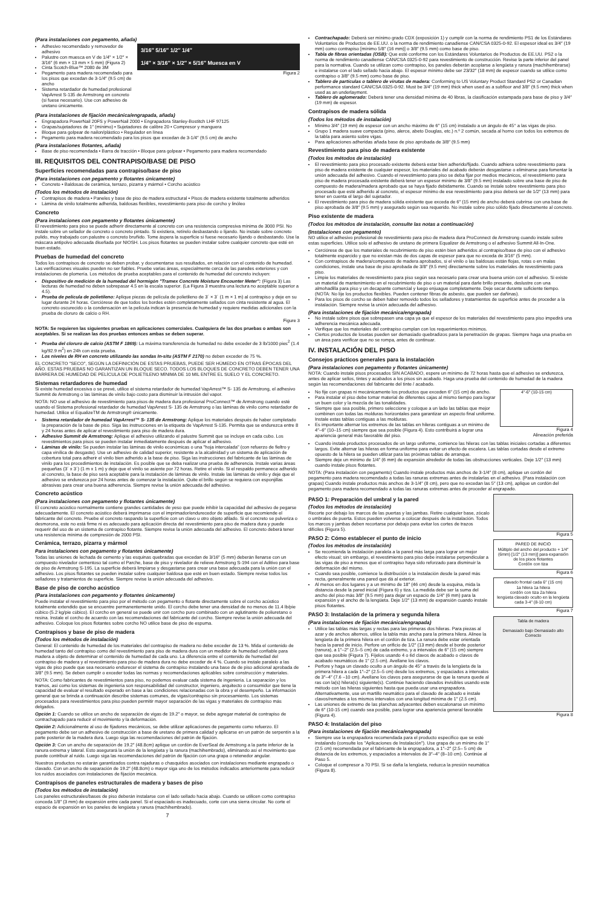(Para instalaciones con pegamento, añada)
Adhesivo recomendado y removedor de adhesivo
Palustre con muesca en V de 1/4″ × 1/2″ × 3/16″ (6 mm × 13 mm × 5 mm) (Figura 2)
Cinta Scotch-Blue™ 2080 de 3M
Pegamento para madera recomendado para los pisos que excedan de 3-1/4″ (9.5 cm) de ancho
Sistema retardador de humedad profesional VapArrest S-135 de Armstrong en concreto (si fuese necesario). Use con adhesivo de uretano únicamente.
3/16″ 5/16″ 1/2″ 1/4″
1/4″ × 3/16″ × 1/2″ × 5/16″ Muesca en V
Figura 2
(Para instalaciones de fijación mecánica/engrapada, añada)
Engrapadora PowerNail 20FS y PowerNail 2000 • Engrapadora Stanley-Bostitch LHF 97125
Grapas/sujetadores de 1″ (mínimo) • Sujetadores de calibre 20 • Compresor y manguera
Bloque para golpear de nailon/plástico • Regulador en línea
Pegamento para madera recomendado para los pisos que excedan de 3-1/4″ (9.5 cm) de ancho
(Para instalaciones flotantes, añada)
Base de piso recomendada • Barra de tracción • Bloque para golpear • Pegamento para madera recomendado
III. REQUISITOS DEL CONTRAPISO/BASE DE PISO
Superficies recomendadas para contrapiso/base de piso
(Para instalaciones con pegamento y flotantes únicamente)
Concreto • Baldosas de cerámica, terrazo, pizarra y mármol • Corcho acústico
(Todos los métodos de instalación)
Contrapisos de madera • Paneles y base de piso de madera estructural • Pisos de madera existente totalmente adheridos
Lámina de vinilo totalmente adherida, baldosas flexibles, revestimiento para piso de corcho y linóleo
Concreto
(Para instalaciones con pegamento y flotantes únicamente)
El revestimiento para piso se puede adherir directamente al concreto con una resistencia compresiva mínima de 3000 PSI. No instale sobre un sellador de concreto o concreto pintado. Si existiera, retírelo desbastando o lijando. No instale sobre concreto pulido, muy trabajado con palustre o concreto bruñido. Tome áspera la superficie si fuese necesario lijando o desbastando. Use la máscara antipolvo adecuada diseñada por NIOSH. Los pisos flotantes se pueden instalar sobre cualquier concreto que esté en buen estado.
Pruebas de humedad del concreto
Todos los contrapisos de concreto se deben probar, y documentarse sus resultados, en relación con el contenido de humedad. Las verificaciones visuales pueden no ser fiables. Pruebe varias áreas, especialmente cerca de las paredes exteriores y con instalaciones de plomería. Los métodos de prueba aceptables para el contenido de humedad del concreto incluyen:
Dispositivo de medición de la humedad del hormigón "Tramex Concrete Moisture Encounter Meter": (Figura 3) Las lecturas de humedad no deben sobrepasar 4.5 en la escala superior. (La Figura 3 muestra una lectura no aceptable superior a 4.5).
Prueba de película de polietileno: Aplique piezas de película de polietileno de 3´ × 3´ (1 m × 1 m) al contrapiso y deje en su lugar durante 24 horas. Cerciórese de que todos los bordes estén completamente sellados con cinta resistente al agua. El concreto oscurecido o la condensación en la película indican la presencia de humedad y requiere medidas adicionales con la prueba de cloruro de calcio o RH.
Figure 3
NOTA: Se requieren las siguientes pruebas en aplicaciones comerciales. Cualquiera de las dos pruebas o ambas son aceptables. Si se realizan las dos pruebas entonces ambas se deben superar.
Prueba del cloruro de calcio (ASTM F 1869): La máxima transferencia de humedad no debe exceder de 3 lb/1000 pies<sup>2</sup> (1.4 kg/92.9 m<sup>2</sup>) en 24h con esta prueba.
Los niveles de RH en concreto utilizando las sondas In-situ (ASTM F 2170) no deben exceder de 75 %.
EL CONCRETO "SECO", SEGÚN LA DEFINICIÓN DE ESTAS PRUEBAS, PUEDE SER HÚMEDO EN OTRAS ÉPOCAS DEL AÑO. ESTAS PRUEBAS NO GARANTIZAN UN BLOQUE SECO. TODOS LOS BLOQUES DE CONCRETO DEBEN TENER UNA BARRERA DE HUMEDAD DE PELÍCULA DE POLIETILENO MÍNIMA DE 10 MIL ENTRE EL SUELO Y EL CONCRETO.
Sistemas retardadores de humedad
Si existe humedad excesiva o se prevé, utilice el sistema retardador de humedad VapArrest™ S- 135 de Armstrong, el adhesivo Summit de Armstrong o las láminas de vinilo bajo costo para disminuir la intrusión del vapor.
NOTA: NO use el adhesivo de revestimiento para pisos de madera dura profesional ProConnect™ de Armstrong cuando esté usando el Sistema profesional retardador de humedad VapArrest S- 135 de Armstrong o las láminas de vinilo como retardador de humedad. Utilice el EqualizeTM de Armstrong® únicamente.
Sistema retardador de humedad VapArrest™ S- 135 de Armstrong: Aplique los materiales después de haber completado la preparación de la base de piso. Siga las instrucciones en la etiqueta de VapArrest S-135. Permita que se endurezca entre 8 y 24 horas antes de aplicar el revestimiento para piso de madera dura.
Adhesivo Summit de Armstrong: Aplique el adhesivo utilizando el palustre Summit que se incluye en cada cubo. Los revestimientos para pisos se pueden instalar inmediatamente después de aplicar el adhesivo.
Láminas de vinilo: Se pueden instalar las láminas de vinilo económicas o una "hoja intercalada" (con refuerzo de fieltro y capa vinílica de desgaste). Use un adhesivo de calidad superior, resistente a la alcalinidad y un sistema de aplicación de cobertura total para adherir el vinilo bien adherido a la base de piso. Siga las instrucciones del fabricante de las láminas de vinilo para los procedimientos de instalación. Es posible que se deba realizar una prueba de adherencia. Instale varias áreas pequeñas (3´ x 3´) (1 m x 1 m) y deje que el vinilo se asiente por 72 horas. Retire el vinilo. Si el respaldo permanece adherido al concreto, la base de piso será aceptable para la instalación de láminas de vinilo. Instale las láminas de vinilo y deje que el adhesivo se endurezca por 24 horas antes de comenzar la instalación. Quite el brillo según se requiera con esponjillas abrasivas para crear una buena adherencia. Siempre revise la unión adecuada del adhesivo.
Concreto acústico
(Para instalaciones con pegamento y flotantes únicamente)
El concreto acústico normalmente contiene grandes cantidades de yeso que puede inhibir la capacidad del adhesivo de pegarse adecuadamente. El concreto acústico deberá imprimarse con el imprimador/endurecedor de superficie que recomiende el fabricante del concreto. Pruebe el concreto raspando la superficie con un clavo u otro objeto afilado. Si el concreto se pulveriza o desmorona, este no está firme ni es adecuado para aplicación directa del revestimiento para piso de madera dura y puede requerir del uso de un sistema de contrapiso flotante. Siempre revise la unión adecuada del adhesivo. El concreto deberá tener una resistencia mínima de compresión de 2000 PSI.
Cerámica, terrazo, pizarra y mármol
Para instalaciones con pegamento y flotantes únicamente)
Todas las uniones de lechada de cemento y las esquinas quebradas que excedan de 3/16″ (5 mm) deberán llenarse con un compuesto nivelador cementoso tal como el Parche, base de piso y nivelador de relieve Armstrong S-194 con el Aditivo para base de piso de Armstrong S-195. La superficie deberá limpiarse y desgastarse para crear una base adecuada para la unión con el adhesivo. Los pisos flotantes se pueden instalar sobre cualquier baldosa que esté en buen estado. Siempre revise todos los selladores y tratamientos de superficie. Siempre revise la unión adecuada del adhesivo.
Base de piso de corcho acústico
(Para instalaciones con pegamento y flotantes únicamente)
Puede instalar el revestimiento para piso por el método con pegamento o flotante directamente sobre el corcho acústico totalmente extendido que se encuentre permanentemente unido. El corcho debe tener una densidad de no menos de 11.4 lb/pie cúbico (5.2 kg/pie cúbico). El corcho en general se puede unir con corcho puro combinado con un aglutinante de poliuretano o resina. Instale el corcho de acuerdo con las recomendaciones del fabricante del corcho. Siempre revise la unión adecuada del adhesivo. Coloque los pisos flotantes sobre corcho NO utilice base de piso de espuma.
Contrapisos y base de piso de madera
(Todos los métodos de instalación)
General: El contenido de humedad de los materiales del contrapiso de madera no debe exceder de 13 %. Mida el contenido de humedad tanto del contrapiso como del revestimiento para piso de madera dura con un medidor de humedad confiable para madera a objeto de determinar el contenido de humedad de cada uno. La diferencia entre el contenido de humedad del contrapiso de madera y el revestimiento para piso de madera dura no debe exceder de 4 %. Cuando se instale paralelo a las vigas de piso puede que sea necesario endurecer el sistema de contrapiso instalando una base de de piso adicional aprobada de 3/8″ (9.5 mm). Se deben cumplir o exceder todas las normas y recomendaciones aplicables sobre construcción y materiales.
NOTA: Como fabricantes de revestimientos para piso, no podemos evaluar cada sistema de ingeniería. La separación y los tramos, así como los sistemas de ingeniería son responsabilidad del constructor, ingeniero, arquitecto o consumidor que tiene la capacidad de evaluar el resultado esperado en base a las condiciones relacionadas con la obra y el desempeño. La información general que se brinda a continuación describe sistemas comunes, de vigas/contrapiso sin procesamiento. Los sistemas procesados para revestimientos para piso pueden permitir mayor separación de las vigas y materiales de contrapiso más delgados.
Opción 1: Cuando se utilice un ancho de separación de vigas de 19.2″ o mayor, se debe agregar material de contrapiso de contrachapado para reducir el movimiento y la deformación.
Opción 2: Adicionalmente al uso de fijadores mecánicos, se debe utilizar aplicaciones de pegamento como refuerzo. El pegamento debe ser un adhesivo de construcción a base de uretano de primera calidad y aplicarse en un patrón de serpentín a la parte posterior de la madera dura. Luego siga las recomendaciones del patrón de fijación.
Opción 3: Con un ancho de separación de 19.2″ (48.8cm) aplique un cordón de EverSeal de Armstrong a la parte inferior de la ranura extrema y lateral. Esto asegurará la unión de la lengüeta y la ranura (machihembrado), eliminando así el movimiento que puede contribuir al ruido. Luego siga las recomendaciones del patrón de fijación con una grapa o retenedor angular.
Nuestros productos no estarán garantizados contra rajaduras o chasquidos asociados con instalaciones mediante engrapado o clavado. Con un ancho de separación de 19.2″ (48.8cm) o mayor siga uno de los métodos indicados anteriormente para reducir los ruidos asociados con instalaciones de fijación mecánica.
Contrapisos de paneles estructurales de madera y bases de piso
(Todos los métodos de instalación)
Los paneles estructurales/bases de piso deberán instalarse con el lado sellado hacia abajo. Cuando se utilicen como contrapiso conceda 1/8″ (3 mm) de expansión entre cada panel. Si el espaciado es inadecuado, corte con una sierra circular. No corte el espacio de expansión en los paneles de lengüeta y ranura (machihembrado).
7
Contrachapado: Deberá ser mínimo grado CDX (exposición 1) y cumplir con la norma de rendimiento PS1 de los Estándares Voluntarios de Productos de EE.UU. o la norma de rendimiento canadiense CAN/CSA 0325-0-92. El espesor ideal es 3/4″ (19 mm) como contrapiso [mínimo 5/8″ (16 mm)] o 3/8″ (9.5 mm) como base de piso.
Tabla de fibras orientadas (OSB): Que esté conforme con los Estándares Voluntarios de Productos de EE.UU. PS2 o la norma de rendimiento canadiense CAN/CSA 0325-0-92 para revestimiento de construcción. Revise la parte inferior del panel para la normativa. Cuando se utilizan como contrapiso, los paneles deberán acoplarse a lengüeta y ranura (machihembrarse) e instalarse con el lado sellado hacia abajo. El espesor mínimo debe ser 23/32″ (18 mm) de espesor cuando se utilice como contrapiso o 3/8″ (9.5 mm) como base de piso.
Tablero de partículas o tablero de virutas de madera: Conforming to US Voluntary Product Standard PS2 or Canadian performance standard CAN/CSA 0325-0-92. Must be 3/4″ (19 mm) thick when used as a subfloor and 3/8″ (9.5 mm) thick when used as an underlayment.
Tablero de aglomerado: Deberá tener una densidad mínima de 40 libras, la clasificación estampada para base de piso y 3/4″ (19 mm) de espesor.
Contrapisos de madera sólida
(Todos los métodos de instalación)
Mínimo 3/4″ (19 mm) de espesor con un ancho máximo de 6″ (15 cm) instalado a un ángulo de 45° a las vigas de piso.
Grupo 1 madera suave compacta (pino, alerce, abeto Douglas, etc.) n.º 2 común, secada al horno con todos los extremos de la tabla para asiento sobre vigas.
Para aplicaciones adheridas añada base de piso aprobada de 3/8″ (9.5 mm)
Revestimiento para piso de madera existente
(Todos los métodos de instalación)
El revestimiento para piso procesado existente deberá estar bien adherido/fijado. Cuando adhiera sobre revestimiento para piso de madera existente de cualquier espesor, los materiales del acabado deberán desgastarse o eliminarse para fomentar la unión adecuada del adhesivo. Cuando el revestimiento para piso se deba fijar por medios mecánicos, el revestimiento para piso de madera procesada existente deberá tener un espesor mínimo de 3/8″ (9.5 mm) instalado sobre una base de piso de compuesto de madera/madera aprobado que se haya fijado debidamente. Cuando se instale sobre revestimiento para piso procesado que esté adherido al concreto, el espesor mínimo de ese revestimiento para piso deberá ser de 1/2″ (13 mm) para tener en cuenta el largo del sujetador.
El revestimiento para piso de madera sólida existente que exceda de 6″ (15 mm) de ancho deberá cubrirse con una base de piso aprobada de 3/8″ (9.5 mm) y asegurado según sea requerido. No instale sobre piso sólido fijado directamente al concreto.
Piso existente de madera
(Todos los métodos de instalación, consulte las notas a continuación)
(Instalaciones con pegamento)
NO utilice el adhesivo profesional de revestimiento para piso de madera dura ProConnect de Armstrong cuando instale sobre estas superficies. Utilice solo el adhesivo de uretano de primera Equalizer de Armstrong o el adhesivo Summit All-In-One.
Cerciórese de que los materiales de recubrimiento de piso estén bien adheridos al contrapiso/base de piso con el adhesivo totalmente esparcido y que no existan más de dos capas de espesor para que no exceda de 3/16″ (5 mm).
Con contrapisos de madera/compuesto de madera aprobados, si el vinilo o las baldosas están flojas, rotas o en malas condiciones, instale una base de piso aprobada de 3/8″ (9.5 mm) directamente sobre los materiales de revestimiento para piso.
Limpie los materiales de revestimiento para piso según sea necesario para crear una buena unión con el adhesivo. Si existe un material de mantenimiento en el recubrimiento de piso o un material para darle brillo presente, deslustre con una almohadilla para piso y un decapante comercial y luego enjuague completamente. Deje secar durante suficiente tiempo. (NOTA: No lije los productos flexibles. Pueden contener fibras de asbesto, que pueden ser dañinas).
Para los pisos de corcho se deben haber removido todos los selladores y tratamientos de superficie antes de proceder a la instalación. Siempre revise la unión adecuada del adhesivo.
(Para instalaciones de fijación mecánica/engrapada)
No instale sobre pisos que sobrepasen una capa ya que el espesor de los materiales del revestimiento para piso impedirá una adherencia mecánica adecuada.
Verifique que los materiales del contrapiso cumplan con los requerimientos mínimos.
Ciertos productos de losetas pueden ser demasiado quebradizos para la penetración de grapas. Siempre haga una prueba en un área para verificar que no se rompa, antes de continuar.
IV. INSTALACIÓN DEL PISO
Consejos prácticos generales para la instalación
(Para instalaciones con pegamento y flotantes únicamente)
NOTA: Cuando instale pisos procesados SIN ACABADO, espere un mínimo de 72 horas hasta que el adhesivo se endurezca, antes de aplicar sellos, tintes y acabados a los pisos sin acabado. Haga una prueba del contenido de humedad de la madera según las recomendaciones del fabricante del tinte / acabado.
No fije con grapas ni mecánicamente los productos que exceden 6″ (15 cm) de ancho.
Para instalar el piso debe tomar material de diferentes cajas al mismo tiempo para lograr un buen color y la mezcla de las tonalidades.
Siempre que sea posible, primero seleccione y coloque a un lado las tablas que mejor combinen con todas las molduras horizontales para garantizar un aspecto final uniforme. Instale estas tablas contiguas a las molduras.
Es importante alternar los extremos de las tablas en hileras contiguas a un mínimo de 4″–6″ (10–15 cm) siempre que sea posible (Figura 4). Esto contribuirá a lograr una apariencia general más favorable del piso.
4″-6″ (10-15 cm)
Figura 4
Alineación preferida
Cuando instale productos procesados de un largo uniforme, comience las hileras con las tablas iniciales cortadas a diferentes largos. Evite alternar las hileras en forma uniforme para evitar un efecto de escalera. Las tablas cortadas desde el extremo opuesto de la hilera se pueden utilizar para las próximas tablas de arranque.
Siempre deje un mínimo de 1/4″ (6 mm) de expansión alrededor de todas las obstrucciones verticales. Deje 1/2″ (13 mm) cuando instale pisos flotantes.
NOTA: (Para instalación con pegamento) Cuando instale productos más anchos de 3-1/4″ (8 cm), aplique un cordón del pegamento para madera recomendado a todas las ranuras extremas antes de instalarlas en el adhesivo. (Para instalación con grapas) Cuando instale productos más anchos de 3-1/4″ (8 cm), pero que no excedan las 5″ (13 cm), aplique un cordón del pegamento para madera recomendado a todas las ranuras extremas antes de proceder al engrapado.
PASO 1: Preparación del umbral y la pared
(Todos los métodos de instalación)
Recorte por debajo los marcos de las puertas y las jambas. Retire cualquier base, zócalo o umbrales de puerta. Estos pueden volverse a colocar después de la instalación. Todos los marcos y jambas deben recortarse por debajo para evitar los cortes de trazos difíciles (Figura 5).
PASO 2: Cómo establecer el punto de inicio
(Todos los métodos de instalación)
Se recomienda la instalación paralela a la pared más larga para lograr un mejor efecto visual; sin embargo, el revestimiento para piso debe instalarse perpendicular a las vigas de piso a menos que el contrapiso haya sido reforzado para disminuir la deformación del mismo.
Cuando sea posible, comience la distribución o la instalación desde la pared más recta, generalmente una pared que dá al exterior.
Al menos en dos lugares y a un mínimo de 18″ (46 cm) desde la esquina, mida la distancia desde la pared inicial (Figura 6) y tiza. La medida debe ser la suma del ancho del piso más 3/8″ (9.5 mm) para dejar un espacio de 1/4″ (6 mm) para la expansión y el ancho de la lengüeta. Deje 1/2″ (13 mm) de expansión cuando instale pisos flotantes.
PASO 3: Instalación de la primera y segunda hilera
(Para instalaciones de fijación mecánica/engrapada)
Utilice las tablas más largas y rectas para las primeras dos hileras. Para piezas al azar y de anchos alternos, utilice la tabla más ancha para la primera hilera. Alinee la lengüeta de la primera hilera en el cordón de tiza. La ranura debe estar orientada hacia la pared de inicio. Perfore un orificio de 1/2″ (13 mm) desde el borde posterior (ranura), a 1″–2″ (2.5–5 cm) de cada extremo, y a intervalos de 6″ (15 cm) siempre que sea posible (Figura 7). Fíjelos usando 4 o 6d clavos de acabado o clavos de acabado neumáticos de 1″ (2.5 cm). Avellane los clavos.
Perfore y haga un clavado oculto a un ángulo de 45° a través de la lengüeta de la primera hilera a cada 1″–2″ (2.5–5 cm) desde los extremos, y espaciados a intervalos de 3″–4″ (7.6 –10 cm). Avellane los clavos para asegurarse de que la ranura quede al ras con la(s) hilera(s) siguiente(s). Continúe haciendo clavados invisibles usando este método con las hileras siguientes hasta que pueda usar una engrapadora. Alternativamente, use un martillo neumático para el clavado de acabado e instale clavos/remates a los mismos intervalos con una longitud mínima de 1″ (2.5 cm).
Las uniones de extremo de las planchas adyacentes deben escalonarse un mínimo de 6″ (10-15 cm) cuando sea posible, para lograr una apariencia general favorable (Figura 4).
PASO 4: Instalación del piso
(Para instalaciones de fijación mecánica/engrapada)
Siempre use la engrapadora recomendada para el producto específico que se esté instalando (consulte los "Aplicaciones de Instalación"). Use grapa de un mínimo de 1″ (2.5 cm) recomendada por el fabricante de la engrapadora, a 1″–2″ (2.5– 5 cm) de distancia de los extremos, y espaciados a intervalos de 3″–4″ (8–10 cm). Continúe al Paso 5.
Coloque el compresor a 70 PSI. Si se daña la lengüeta, reduzca la presión neumática (Figura 8).
Figura 5
PARED DE INICIO
Múltiplo del ancho del producto + 1/4″ (6mm) [1/2″ (13 mm)] para expansión de los pisos flotantes
Cordón con tiza
Figura 6
clavado frontal cada 6″ (15 cm)
1a hilera 1a hilera
cordón con tiza 2a hilera
lengüeta clavado oculto en la lengüeta cada 3-4″ (8-10 cm)
Figura 7
Tabla de madera
Demasiado bajo Demasiado alto Correcto
Figura 8